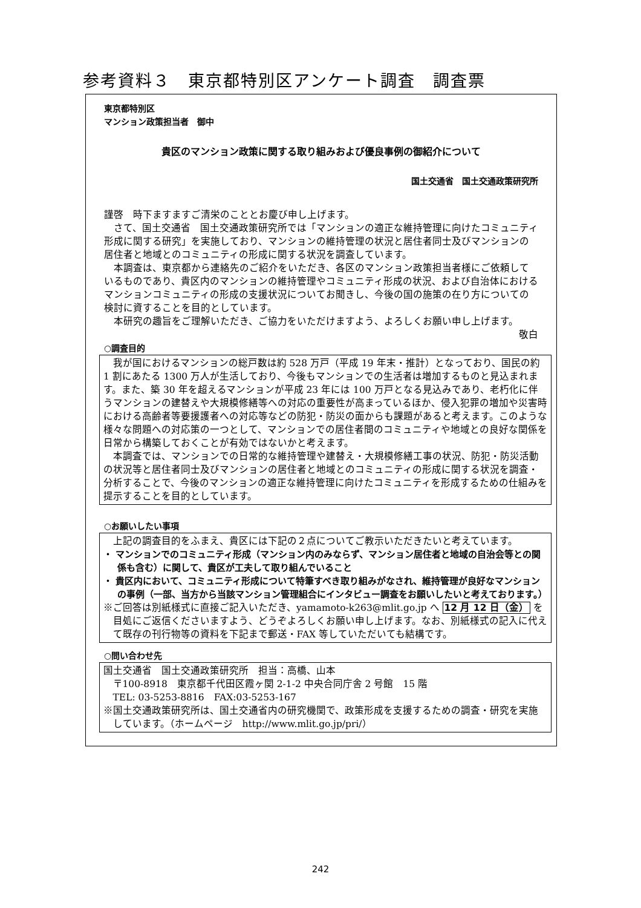参考資料３　東京都特別区アンケート調査　調査票
東京都特別区
マンション政策担当者　御中
貴区のマンション政策に関する取り組みおよび優良事例の御紹介について
国土交通省　国土交通政策研究所
謹啓　時下ますますご清栄のこととお慶び申し上げます。
さて、国土交通省　国土交通政策研究所では「マンションの適正な維持管理に向けたコミュニティ形成に関する研究」を実施しており、マンションの維持管理の状況と居住者同士及びマンションの居住者と地域とのコミュニティの形成に関する状況を調査しています。
本調査は、東京都から連絡先のご紹介をいただき、各区のマンション政策担当者様にご依頼しているものであり、貴区内のマンションの維持管理やコミュニティ形成の状況、および自治体におけるマンションコミュニティの形成の支援状況についてお聞きし、今後の国の施策の在り方についての検討に資することを目的としています。
本研究の趣旨をご理解いただき、ご協力をいただけますよう、よろしくお願い申し上げます。
敬白
○調査目的
我が国におけるマンションの総戸数は約 528 万戸（平成 19 年末・推計）となっており、国民の約 1 割にあたる 1300 万人が生活しており、今後もマンションでの生活者は増加するものと見込まれます。また、築 30 年を超えるマンションが平成 23 年には 100 万戸となる見込みであり、老朽化に伴うマンションの建替えや大規模修繕等への対応の重要性が高まっているほか、侵入犯罪の増加や災害時における高齢者等要援護者への対応等などの防犯・防災の面からも課題があると考えます。このような様々な問題への対応策の一つとして、マンションでの居住者間のコミュニティや地域との良好な関係を日常から構築しておくことが有効ではないかと考えます。
本調査では、マンションでの日常的な維持管理や建替え・大規模修繕工事の状況、防犯・防災活動の状況等と居住者同士及びマンションの居住者と地域とのコミュニティの形成に関する状況を調査・分析することで、今後のマンションの適正な維持管理に向けたコミュニティを形成するための仕組みを提示することを目的としています。
○お願いしたい事項
上記の調査目的をふまえ、貴区には下記の２点についてご教示いただきたいと考えています。
・ マンションでのコミュニティ形成（マンション内のみならず、マンション居住者と地域の自治会等との関係も含む）に関して、貴区が工夫して取り組んでいること
・ 貴区内において、コミュニティ形成について特筆すべき取り組みがなされ、維持管理が良好なマンションの事例（一部、当方から当該マンション管理組合にインタビュー調査をお願いしたいと考えております。）
※ご回答は別紙様式に直接ご記入いただき、yamamoto-k263@mlit.go.jp へ 12 月 12 日（金） を目処にご返信くださいますよう、どうぞよろしくお願い申し上げます。なお、別紙様式の記入に代えて既存の刊行物等の資料を下記まで郵送・FAX 等していただいても結構です。
○問い合わせ先
国土交通省　国土交通政策研究所　担当：高橋、山本
〒100-8918　東京都千代田区霞ヶ関 2-1-2 中央合同庁舎 2 号館　15 階
TEL: 03-5253-8816　FAX:03-5253-167
※国土交通政策研究所は、国土交通省内の研究機関で、政策形成を支援するための調査・研究を実施しています。（ホームページ　http://www.mlit.go.jp/pri/）
242